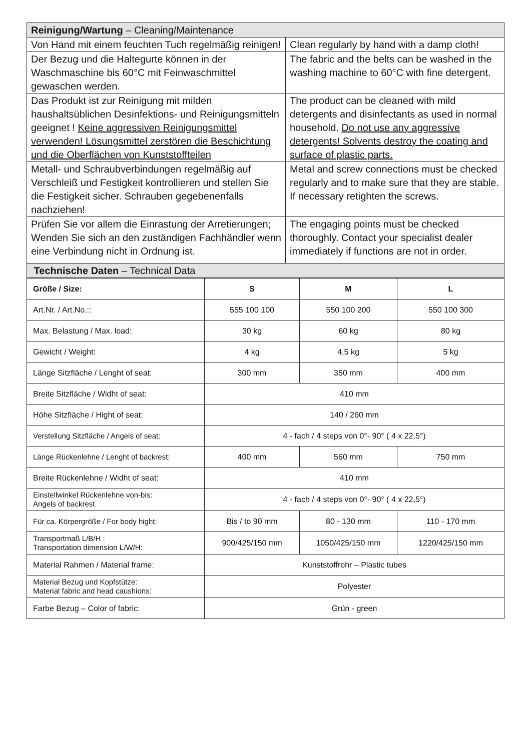| Reinigung/Wartung – Cleaning/Maintenance | |
| Von Hand mit einem feuchten Tuch regelmäßig reinigen! | Clean regularly by hand with a damp cloth! |
| Der Bezug und die Haltegurte können in der Waschmaschine bis 60°C mit Feinwaschmittel gewaschen werden. | The fabric and the belts can be washed in the washing machine to 60°C with fine detergent. |
| Das Produkt ist zur Reinigung mit milden haushaltsüblichen Desinfektions- und Reinigungsmitteln geeignet ! Keine aggressiven Reinigungsmittel verwenden! Lösungsmittel zerstören die Beschichtung und die Oberflächen von Kunststoffteilen | The product can be cleaned with mild detergents and disinfectants as used in normal household. Do not use any aggressive detergents! Solvents destroy the coating and surface of plastic parts. |
| Metall- und Schraubverbindungen regelmäßig auf Verschleiß und Festigkeit kontrollieren und stellen Sie die Festigkeit sicher. Schrauben gegebenenfalls nachziehen! | Metal and screw connections must be checked regularly and to make sure that they are stable. If necessary retighten the screws. |
| Prüfen Sie vor allem die Einrastung der Arretierungen; Wenden Sie sich an den zuständigen Fachhändler wenn eine Verbindung nicht in Ordnung ist. | The engaging points must be checked thoroughly. Contact your specialist dealer immediately if functions are not in order. |
| Technische Daten – Technical Data | |
| Größe / Size: | S | M | L |
| --- | --- | --- | --- |
| Art.Nr. / Art.No.:: | 555 100 100 | 550 100 200 | 550 100 300 |
| Max. Belastung / Max. load: | 30 kg | 60 kg | 80 kg |
| Gewicht / Weight: | 4 kg | 4,5 kg | 5 kg |
| Länge Sitzfläche / Lenght of seat: | 300 mm | 350 mm | 400 mm |
| Breite Sitzfläche / Widht of seat: | 410 mm | | |
| Höhe Sitzfläche / Hight of seat: | 140 / 260 mm | | |
| Verstellung Sitzfläche / Angels of seat: | 4 - fach / 4 steps von 0°- 90° ( 4 x 22,5°) | | |
| Länge Rückenlehne / Lenght of backrest: | 400 mm | 560 mm | 750 mm |
| Breite Rückenlehne / Widht of seat: | 410 mm | | |
| Einstellwinkel Rückenlehne von-bis: Angels of backrest | 4 - fach / 4 steps von 0°- 90° ( 4 x 22,5°) | | |
| Für ca. Körpergröße / For body hight: | Bis / to 90 mm | 80 - 130 mm | 110 - 170 mm |
| Transportmaß L/B/H : Transportation dimension L/W/H: | 900/425/150 mm | 1050/425/150 mm | 1220/425/150 mm |
| Material Rahmen / Material frame: | Kunststoffrohr – Plastic tubes | | |
| Material Bezug und Kopfstütze: Material fabric and head caushions: | Polyester | | |
| Farbe Bezug – Color of fabric: | Grün - green | | |